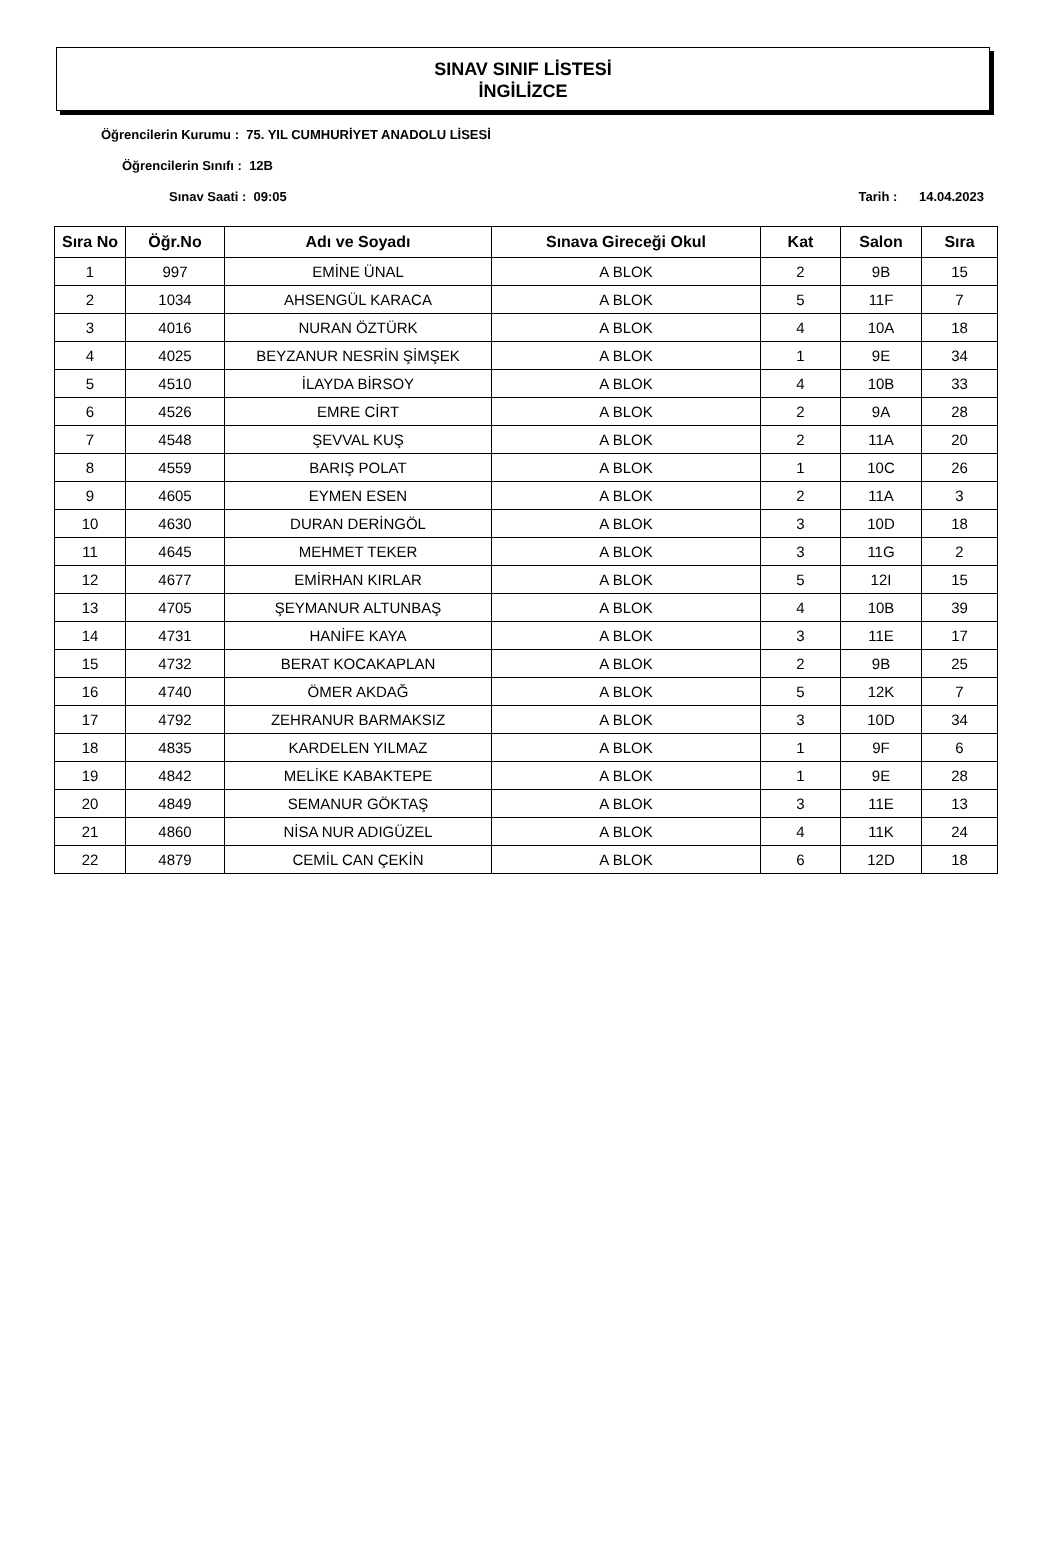SINAV SINIF LİSTESİ
İNGİLİZCE
Öğrencilerin Kurumu : 75. YIL CUMHURİYET ANADOLU LİSESİ
Öğrencilerin Sınıfı : 12B
Sınav Saati : 09:05 Tarih : 14.04.2023
| Sıra No | Öğr.No | Adı ve Soyadı | Sınava Gireceği Okul | Kat | Salon | Sıra |
| --- | --- | --- | --- | --- | --- | --- |
| 1 | 997 | EMİNE ÜNAL | A BLOK | 2 | 9B | 15 |
| 2 | 1034 | AHSENGÜL KARACA | A BLOK | 5 | 11F | 7 |
| 3 | 4016 | NURAN ÖZTÜRK | A BLOK | 4 | 10A | 18 |
| 4 | 4025 | BEYZANUR NESRİN ŞİMŞEK | A BLOK | 1 | 9E | 34 |
| 5 | 4510 | İLAYDA BİRSOY | A BLOK | 4 | 10B | 33 |
| 6 | 4526 | EMRE CİRT | A BLOK | 2 | 9A | 28 |
| 7 | 4548 | ŞEVVAL KUŞ | A BLOK | 2 | 11A | 20 |
| 8 | 4559 | BARIŞ POLAT | A BLOK | 1 | 10C | 26 |
| 9 | 4605 | EYMEN ESEN | A BLOK | 2 | 11A | 3 |
| 10 | 4630 | DURAN DERİNGÖL | A BLOK | 3 | 10D | 18 |
| 11 | 4645 | MEHMET TEKER | A BLOK | 3 | 11G | 2 |
| 12 | 4677 | EMİRHAN KIRLAR | A BLOK | 5 | 12I | 15 |
| 13 | 4705 | ŞEYMANUR ALTUNBAŞ | A BLOK | 4 | 10B | 39 |
| 14 | 4731 | HANİFE KAYA | A BLOK | 3 | 11E | 17 |
| 15 | 4732 | BERAT KOCAKAPLAN | A BLOK | 2 | 9B | 25 |
| 16 | 4740 | ÖMER AKDAĞ | A BLOK | 5 | 12K | 7 |
| 17 | 4792 | ZEHRANUR BARMAKSIZ | A BLOK | 3 | 10D | 34 |
| 18 | 4835 | KARDELEN YILMAZ | A BLOK | 1 | 9F | 6 |
| 19 | 4842 | MELİKE KABAKTEPE | A BLOK | 1 | 9E | 28 |
| 20 | 4849 | SEMANUR GÖKTAŞ | A BLOK | 3 | 11E | 13 |
| 21 | 4860 | NİSA NUR ADIGÜZEL | A BLOK | 4 | 11K | 24 |
| 22 | 4879 | CEMİL CAN ÇEKİN | A BLOK | 6 | 12D | 18 |